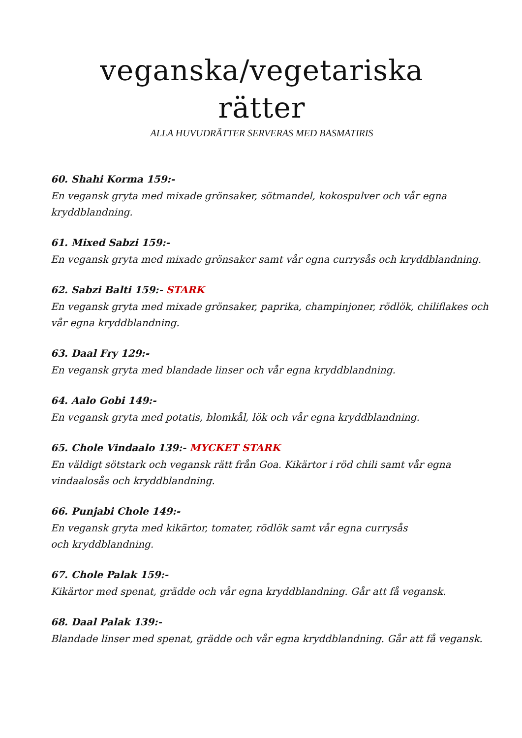veganska/vegetariska
rätter
ALLA HUVUDRÄTTER SERVERAS MED BASMATIRIS
60. Shahi Korma 159:-
En vegansk gryta med mixade grönsaker, sötmandel, kokospulver och vår egna kryddblandning.
61. Mixed Sabzi 159:-
En vegansk gryta med mixade grönsaker samt vår egna currysås och kryddblandning.
62. Sabzi Balti 159:- STARK
En vegansk gryta med mixade grönsaker, paprika, champinjoner, rödlök, chiliflakes och vår egna kryddblandning.
63. Daal Fry 129:-
En vegansk gryta med blandade linser och vår egna kryddblandning.
64. Aalo Gobi 149:-
En vegansk gryta med potatis, blomkål, lök och vår egna kryddblandning.
65. Chole Vindaalo 139:- MYCKET STARK
En väldigt sötstark och vegansk rätt från Goa. Kikärtor i röd chili samt vår egna vindaalosås och kryddblandning.
66. Punjabi Chole 149:-
En vegansk gryta med kikärtor, tomater, rödlök samt vår egna currysås
och kryddblandning.
67. Chole Palak 159:-
Kikärtor med spenat, grädde och vår egna kryddblandning. Går att få vegansk.
68. Daal Palak 139:-
Blandade linser med spenat, grädde och vår egna kryddblandning. Går att få vegansk.